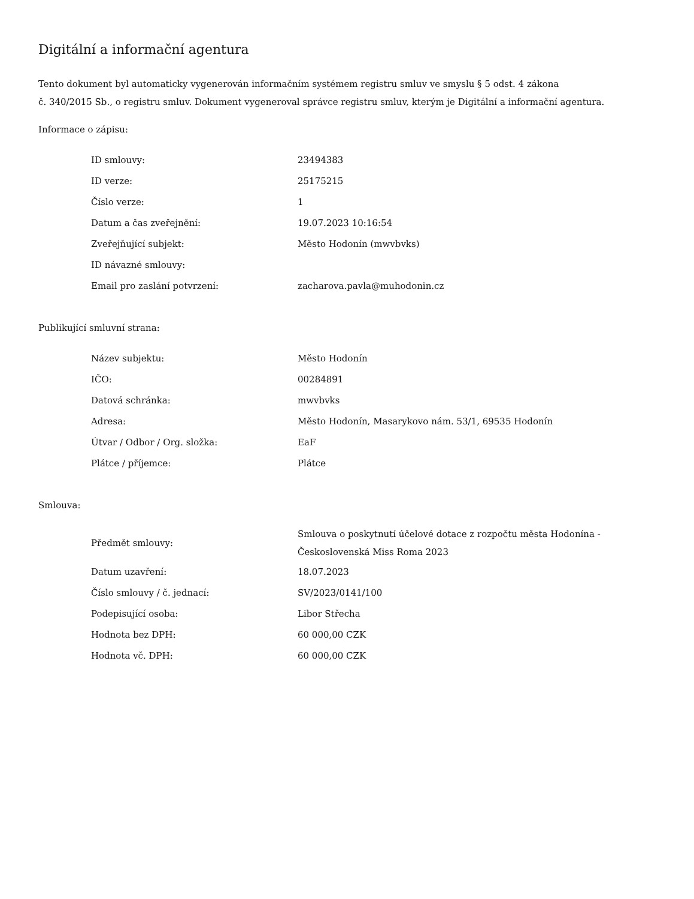Digitální a informační agentura
Tento dokument byl automaticky vygenerován informačním systémem registru smluv ve smyslu § 5 odst. 4 zákona
č. 340/2015 Sb., o registru smluv. Dokument vygeneroval správce registru smluv, kterým je Digitální a informační agentura.
Informace o zápisu:
| ID smlouvy: | 23494383 |
| ID verze: | 25175215 |
| Číslo verze: | 1 |
| Datum a čas zveřejnění: | 19.07.2023 10:16:54 |
| Zveřejňující subjekt: | Město Hodonín (mwvbvks) |
| ID návazné smlouvy: | |
| Email pro zaslání potvrzení: | zacharova.pavla@muhodonin.cz |
Publikující smluvní strana:
| Název subjektu: | Město Hodonín |
| IČO: | 00284891 |
| Datová schránka: | mwvbvks |
| Adresa: | Město Hodonín, Masarykovo nám. 53/1, 69535 Hodonín |
| Útvar / Odbor / Org. složka: | EaF |
| Plátce / příjemce: | Plátce |
Smlouva:
| Předmět smlouvy: | Smlouva o poskytnutí účelové dotace z rozpočtu města Hodonína - Československá Miss Roma 2023 |
| Datum uzavření: | 18.07.2023 |
| Číslo smlouvy / č. jednací: | SV/2023/0141/100 |
| Podepisující osoba: | Libor Střecha |
| Hodnota bez DPH: | 60 000,00 CZK |
| Hodnota vč. DPH: | 60 000,00 CZK |